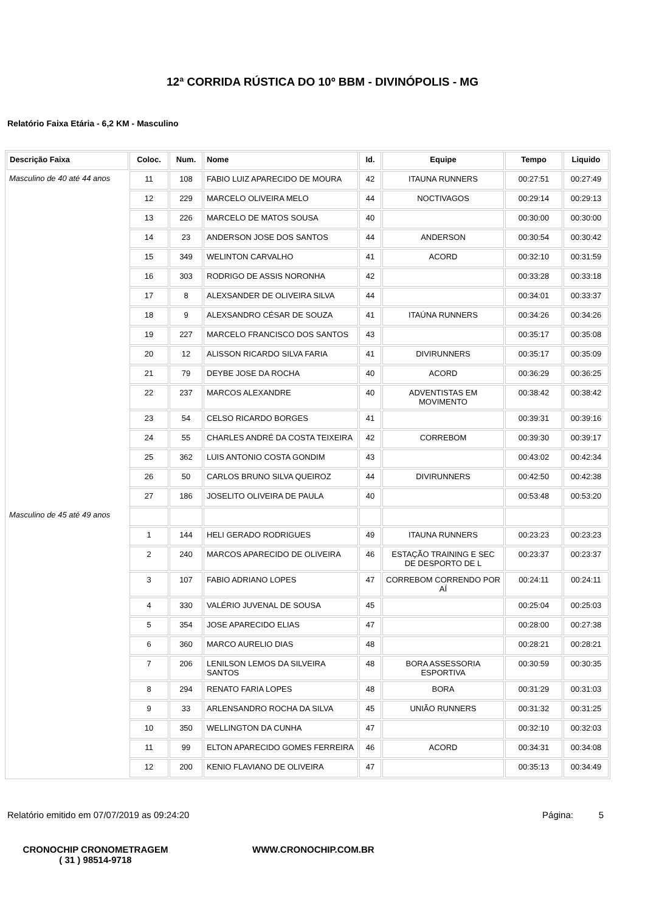12ª CORRIDA RÚSTICA DO 10º BBM - DIVINÓPOLIS - MG
Relatório Faixa Etária - 6,2 KM - Masculino
| Descrição Faixa | Coloc. | Num. | Nome | Id. | Equipe | Tempo | Liquido |
| --- | --- | --- | --- | --- | --- | --- | --- |
| Masculino de 40 até 44 anos | 11 | 108 | FABIO LUIZ APARECIDO DE MOURA | 42 | ITAUNA RUNNERS | 00:27:51 | 00:27:49 |
| | 12 | 229 | MARCELO OLIVEIRA MELO | 44 | NOCTIVAGOS | 00:29:14 | 00:29:13 |
| | 13 | 226 | MARCELO DE MATOS SOUSA | 40 | | 00:30:00 | 00:30:00 |
| | 14 | 23 | ANDERSON JOSE DOS SANTOS | 44 | ANDERSON | 00:30:54 | 00:30:42 |
| | 15 | 349 | WELINTON CARVALHO | 41 | ACORD | 00:32:10 | 00:31:59 |
| | 16 | 303 | RODRIGO DE ASSIS NORONHA | 42 | | 00:33:28 | 00:33:18 |
| | 17 | 8 | ALEXSANDER DE OLIVEIRA SILVA | 44 | | 00:34:01 | 00:33:37 |
| | 18 | 9 | ALEXSANDRO CÉSAR DE SOUZA | 41 | ITAÚNA RUNNERS | 00:34:26 | 00:34:26 |
| | 19 | 227 | MARCELO FRANCISCO DOS SANTOS | 43 | | 00:35:17 | 00:35:08 |
| | 20 | 12 | ALISSON RICARDO SILVA FARIA | 41 | DIVIRUNNERS | 00:35:17 | 00:35:09 |
| | 21 | 79 | DEYBE JOSE DA ROCHA | 40 | ACORD | 00:36:29 | 00:36:25 |
| | 22 | 237 | MARCOS ALEXANDRE | 40 | ADVENTISTAS EM MOVIMENTO | 00:38:42 | 00:38:42 |
| | 23 | 54 | CELSO RICARDO BORGES | 41 | | 00:39:31 | 00:39:16 |
| | 24 | 55 | CHARLES ANDRÉ DA COSTA TEIXEIRA | 42 | CORREBOM | 00:39:30 | 00:39:17 |
| | 25 | 362 | LUIS ANTONIO COSTA GONDIM | 43 | | 00:43:02 | 00:42:34 |
| | 26 | 50 | CARLOS BRUNO SILVA QUEIROZ | 44 | DIVIRUNNERS | 00:42:50 | 00:42:38 |
| | 27 | 186 | JOSELITO OLIVEIRA DE PAULA | 40 | | 00:53:48 | 00:53:20 |
| Masculino de 45 até 49 anos | | | | | | | |
| | 1 | 144 | HELI GERADO RODRIGUES | 49 | ITAUNA RUNNERS | 00:23:23 | 00:23:23 |
| | 2 | 240 | MARCOS APARECIDO DE OLIVEIRA | 46 | ESTAÇÃO TRAINING E SEC DE DESPORTO DE L | 00:23:37 | 00:23:37 |
| | 3 | 107 | FABIO ADRIANO LOPES | 47 | CORREBOM CORRENDO POR AÍ | 00:24:11 | 00:24:11 |
| | 4 | 330 | VALÉRIO JUVENAL DE SOUSA | 45 | | 00:25:04 | 00:25:03 |
| | 5 | 354 | JOSE APARECIDO ELIAS | 47 | | 00:28:00 | 00:27:38 |
| | 6 | 360 | MARCO AURELIO DIAS | 48 | | 00:28:21 | 00:28:21 |
| | 7 | 206 | LENILSON LEMOS DA SILVEIRA SANTOS | 48 | BORA ASSESSORIA ESPORTIVA | 00:30:59 | 00:30:35 |
| | 8 | 294 | RENATO FARIA LOPES | 48 | BORA | 00:31:29 | 00:31:03 |
| | 9 | 33 | ARLENSANDRO ROCHA DA SILVA | 45 | UNIÃO RUNNERS | 00:31:32 | 00:31:25 |
| | 10 | 350 | WELLINGTON DA CUNHA | 47 | | 00:32:10 | 00:32:03 |
| | 11 | 99 | ELTON APARECIDO GOMES FERREIRA | 46 | ACORD | 00:34:31 | 00:34:08 |
| | 12 | 200 | KENIO FLAVIANO DE OLIVEIRA | 47 | | 00:35:13 | 00:34:49 |
Relatório emitido em 07/07/2019 as 09:24:20 Página: 5
CRONOCHIP CRONOMETRAGEM
( 31 ) 98514-9718
WWW.CRONOCHIP.COM.BR